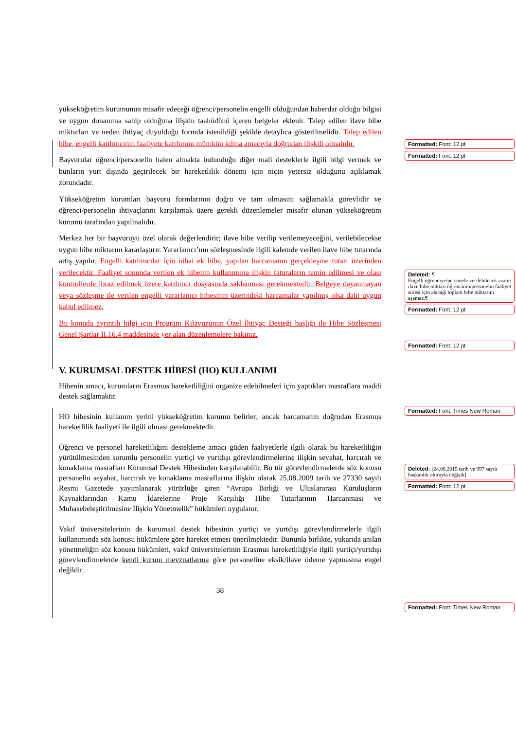yükseköğretim kurumunun misafir edeceği öğrenci/personelin engelli olduğundan haberdar olduğu bilgisi ve uygun donanıma sahip olduğuna ilişkin taahüdünü içeren belgeler eklenir. Talep edilen ilave hibe miktarları ve neden ihtiyaç duyulduğu formda istenildiği şekilde detaylıca gösterilmelidir. Talep edilen hibe, engelli katılımcının faaliyete katılımını mümkün kılma amacıyla doğrudan ilişkili olmalıdır.
Başvurular öğrenci/personelin halen almakta bulunduğu diğer mali desteklerle ilgili bilgi vermek ve bunların yurt dışında geçirilecek bir hareketlilik dönemi için niçin yetersiz olduğunu açıklamak zorundadır.
Yükseköğretim kurumları başvuru formlarının doğru ve tam olmasını sağlamakla görevlidir ve öğrenci/personelin ihtiyaçlarını karşılamak üzere gerekli düzenlemeler misafir olunan yükseköğretim kurumu tarafından yapılmalıdır.
Merkez her bir başvuruyu özel olarak değerlendirir; ilave hibe verilip verilemeyeceğini, verilebilecekse uygun hibe miktarını kararlaştırır. Yararlanıcı’nın sözleşmesinde ilgili kalemde verilen ilave hibe tutarında artış yapılır. Engelli katılımcılar için nihai ek hibe, yapılan harcamanın gerçekleşme tutarı üzerinden verilecektir. Faaliyet sonunda verilen ek hibenin kullanımına ilişkin faturaların temin edilmesi ve olası kontrollerde ibraz edilmek üzere katılımcı dosyasında saklanması gerekmektedir. Belgeye dayanmayan veya sözleşme ile verilen engelli yararlanıcı hibesinin üzerindeki harcamalar yapılmış olsa dahi uygun kabul edilmez.
Bu konuda ayrıntılı bilgi için Program Kılavuzunun Özel İhtiyaç Desteği başlığı ile Hibe Sözleşmesi Genel Şartlar II.16.4 maddesinde yer alan düzenlemelere bakınız.
V. KURUMSAL DESTEK HİBESİ (HO) KULLANIMI
Hibenin amacı, kurumların Erasmus hareketliliğini organize edebilmeleri için yaptıkları masraflara maddi destek sağlamaktır.
HO hibesinin kullanım yerini yükseköğretim kurumu belirler; ancak harcamanın doğrudan Erasmus hareketlilik faaliyeti ile ilgili olması gerekmektedir.
Öğrenci ve personel hareketliliğini destekleme amacı güden faaliyetlerle ilgili olarak bu hareketliliğin yürütülmesinden sorumlu personelin yurtiçi ve yurtdışı görevlendirmelerine ilişkin seyahat, harcırah ve konaklama masrafları Kurumsal Destek Hibesinden karşılanabilir. Bu tür görevlendirmelerde söz konusu personelin seyahat, harcırah ve konaklama masraflarına ilişkin olarak 25.08.2009 tarih ve 27330 sayılı Resmi Gazetede yayımlanarak yürürlüğe giren “Avrupa Birliği ve Uluslararası Kuruluşların Kaynaklarından Kamu İdarelerine Proje Karşılığı Hibe Tutarlarının Harcanması ve Muhasebeleştirilmesine İlişkin Yönetmelik” hükümleri uygulanır.
Vakıf üniversitelerinin de kurumsal destek hibesinin yurtiçi ve yurtdışı görevlendirmelerle ilgili kullanımında söz konusu hükümlere göre hareket etmesi önerilmektedir. Bununla birlikte, yukarıda anılan yönetmeliğin söz konusu hükümleri, vakıf üniversitelerinin Erasmus hareketliliğiyle ilgili yurtiçi/yurtdışı görevlendirmelerde kendi kurum mevzuatlarına göre personeline eksik/ilave ödeme yapmasına engel değildir.
38
Formatted: Font: 12 pt
Formatted: Font: 12 pt
Deleted: ¶
Engelli öğrenciye/personele verilebilecek azami ilave hibe miktarı öğrencinin/personelin faaliyet süresi için alacağı toplam hibe miktarını aşamaz.¶
Formatted: Font: 12 pt
Formatted: Font: 12 pt
Formatted: Font: Times New Roman
Deleted: [24.08.2015 tarih ve 997 sayılı başkanlık oluruyla değişik]
Formatted: Font: 12 pt
Formatted: Font: Times New Roman